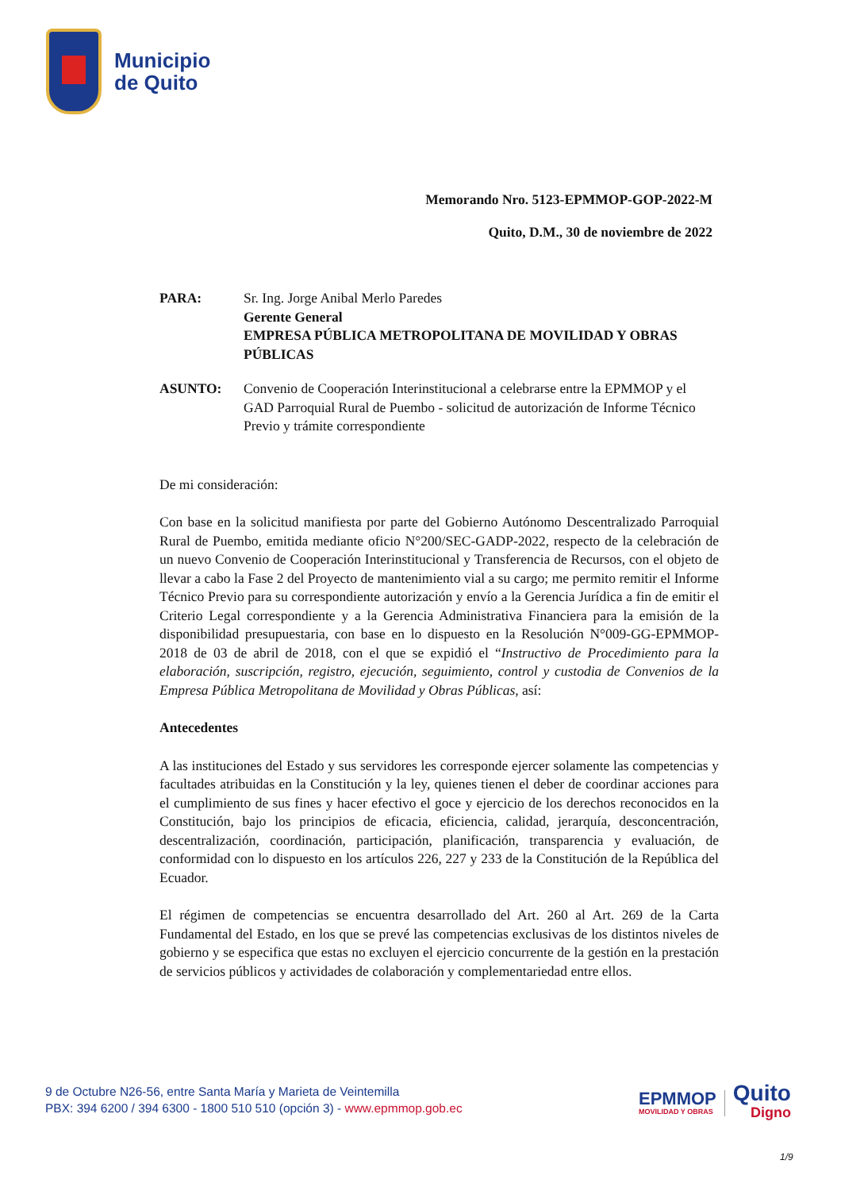Municipio
de Quito
Memorando Nro. 5123-EPMMOP-GOP-2022-M
Quito, D.M., 30 de noviembre de 2022
PARA: Sr. Ing. Jorge Anibal Merlo Paredes
Gerente General
EMPRESA PÚBLICA METROPOLITANA DE MOVILIDAD Y OBRAS PÚBLICAS
ASUNTO: Convenio de Cooperación Interinstitucional a celebrarse entre la EPMMOP y el GAD Parroquial Rural de Puembo - solicitud de autorización de Informe Técnico Previo y trámite correspondiente
De mi consideración:
Con base en la solicitud manifiesta por parte del Gobierno Autónomo Descentralizado Parroquial Rural de Puembo, emitida mediante oficio N°200/SEC-GADP-2022, respecto de la celebración de un nuevo Convenio de Cooperación Interinstitucional y Transferencia de Recursos, con el objeto de llevar a cabo la Fase 2 del Proyecto de mantenimiento vial a su cargo; me permito remitir el Informe Técnico Previo para su correspondiente autorización y envío a la Gerencia Jurídica a fin de emitir el Criterio Legal correspondiente y a la Gerencia Administrativa Financiera para la emisión de la disponibilidad presupuestaria, con base en lo dispuesto en la Resolución N°009-GG-EPMMOP-2018 de 03 de abril de 2018, con el que se expidió el “Instructivo de Procedimiento para la elaboración, suscripción, registro, ejecución, seguimiento, control y custodia de Convenios de la Empresa Pública Metropolitana de Movilidad y Obras Públicas, así:
Antecedentes
A las instituciones del Estado y sus servidores les corresponde ejercer solamente las competencias y facultades atribuidas en la Constitución y la ley, quienes tienen el deber de coordinar acciones para el cumplimiento de sus fines y hacer efectivo el goce y ejercicio de los derechos reconocidos en la Constitución, bajo los principios de eficacia, eficiencia, calidad, jerarquía, desconcentración, descentralización, coordinación, participación, planificación, transparencia y evaluación, de conformidad con lo dispuesto en los artículos 226, 227 y 233 de la Constitución de la República del Ecuador.
El régimen de competencias se encuentra desarrollado del Art. 260 al Art. 269 de la Carta Fundamental del Estado, en los que se prevé las competencias exclusivas de los distintos niveles de gobierno y se especifica que estas no excluyen el ejercicio concurrente de la gestión en la prestación de servicios públicos y actividades de colaboración y complementariedad entre ellos.
9 de Octubre N26-56, entre Santa María y Marieta de Veintemilla
PBX: 394 6200 / 394 6300 - 1800 510 510 (opción 3) - www.epmmop.gob.ec
EPMMOP
MOVILIDAD Y OBRAS
Quito
Digno
1/9